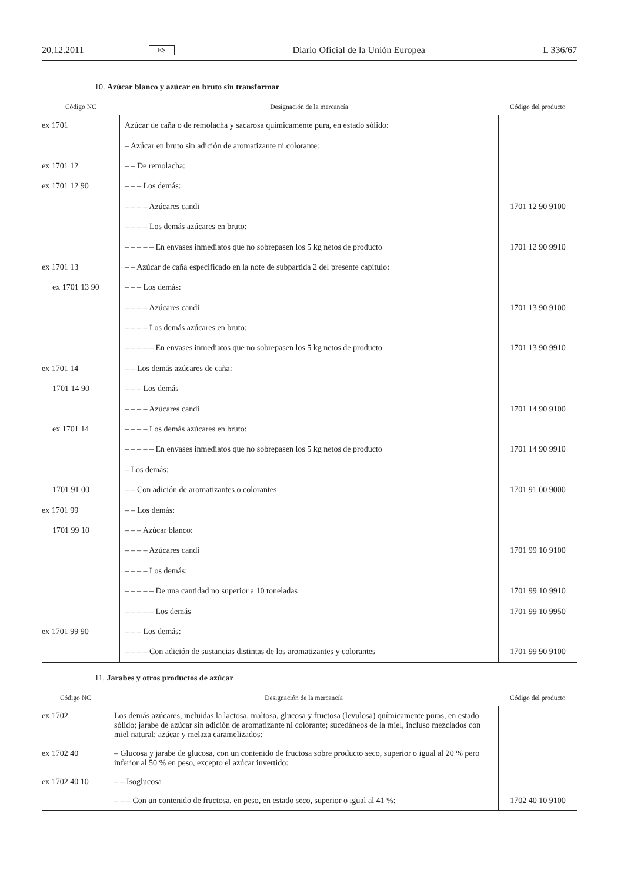20.12.2011 ES Diario Oficial de la Unión Europea L 336/67
10. Azúcar blanco y azúcar en bruto sin transformar
| Código NC | Designación de la mercancía | Código del producto |
| --- | --- | --- |
| ex 1701 | Azúcar de caña o de remolacha y sacarosa químicamente pura, en estado sólido: | |
| | – Azúcar en bruto sin adición de aromatizante ni colorante: | |
| ex 1701 12 | – – De remolacha: | |
| ex 1701 12 90 | – – – Los demás: | |
| | – – – – Azúcares candi | 1701 12 90 9100 |
| | – – – – Los demás azúcares en bruto: | |
| | – – – – – En envases inmediatos que no sobrepasen los 5 kg netos de producto | 1701 12 90 9910 |
| ex 1701 13 | – – Azúcar de caña especificado en la note de subpartida 2 del presente capítulo: | |
| ex 1701 13 90 | – – – Los demás: | |
| | – – – – Azúcares candi | 1701 13 90 9100 |
| | – – – – Los demás azúcares en bruto: | |
| | – – – – – En envases inmediatos que no sobrepasen los 5 kg netos de producto | 1701 13 90 9910 |
| ex 1701 14 | – – Los demás azúcares de caña: | |
| 1701 14 90 | – – – Los demás | |
| | – – – – Azúcares candi | 1701 14 90 9100 |
| ex 1701 14 | – – – – Los demás azúcares en bruto: | |
| | – – – – – En envases inmediatos que no sobrepasen los 5 kg netos de producto | 1701 14 90 9910 |
| | – Los demás: | |
| 1701 91 00 | – – Con adición de aromatizantes o colorantes | 1701 91 00 9000 |
| ex 1701 99 | – – Los demás: | |
| 1701 99 10 | – – – Azúcar blanco: | |
| | – – – – Azúcares candi | 1701 99 10 9100 |
| | – – – – Los demás: | |
| | – – – – – De una cantidad no superior a 10 toneladas | 1701 99 10 9910 |
| | – – – – – Los demás | 1701 99 10 9950 |
| ex 1701 99 90 | – – – Los demás: | |
| | – – – – Con adición de sustancias distintas de los aromatizantes y colorantes | 1701 99 90 9100 |
11. Jarabes y otros productos de azúcar
| Código NC | Designación de la mercancía | Código del producto |
| --- | --- | --- |
| ex 1702 | Los demás azúcares, incluidas la lactosa, maltosa, glucosa y fructosa (levulosa) químicamente puras, en estado sólido; jarabe de azúcar sin adición de aromatizante ni colorante; sucedáneos de la miel, incluso mezclados con miel natural; azúcar y melaza caramelizados: | |
| ex 1702 40 | – Glucosa y jarabe de glucosa, con un contenido de fructosa sobre producto seco, superior o igual al 20 % pero inferior al 50 % en peso, excepto el azúcar invertido: | |
| ex 1702 40 10 | – – Isoglucosa | |
| | – – – Con un contenido de fructosa, en peso, en estado seco, superior o igual al 41 %: | 1702 40 10 9100 |